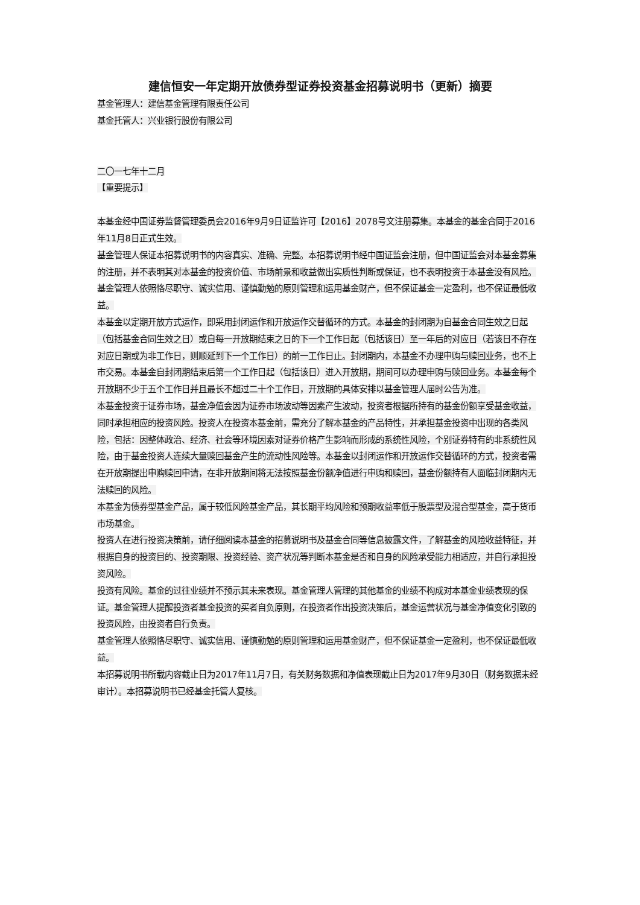建信恒安一年定期开放债券型证券投资基金招募说明书（更新）摘要
基金管理人：建信基金管理有限责任公司
基金托管人：兴业银行股份有限公司
二〇一七年十二月
【重要提示】
本基金经中国证券监督管理委员会2016年9月9日证监许可【2016】2078号文注册募集。本基金的基金合同于2016年11月8日正式生效。
基金管理人保证本招募说明书的内容真实、准确、完整。本招募说明书经中国证监会注册，但中国证监会对本基金募集的注册，并不表明其对本基金的投资价值、市场前景和收益做出实质性判断或保证，也不表明投资于本基金没有风险。
基金管理人依照恪尽职守、诚实信用、谨慎勤勉的原则管理和运用基金财产，但不保证基金一定盈利，也不保证最低收益。
本基金以定期开放方式运作，即采用封闭运作和开放运作交替循环的方式。本基金的封闭期为自基金合同生效之日起（包括基金合同生效之日）或自每一开放期结束之日的下一个工作日起（包括该日）至一年后的对应日（若该日不存在对应日期或为非工作日，则顺延到下一个工作日）的前一工作日止。封闭期内，本基金不办理申购与赎回业务，也不上市交易。本基金自封闭期结束后第一个工作日起（包括该日）进入开放期，期间可以办理申购与赎回业务。本基金每个开放期不少于五个工作日并且最长不超过二十个工作日，开放期的具体安排以基金管理人届时公告为准。
本基金投资于证券市场，基金净值会因为证券市场波动等因素产生波动，投资者根据所持有的基金份额享受基金收益，同时承担相应的投资风险。投资人在投资本基金前，需充分了解本基金的产品特性，并承担基金投资中出现的各类风险，包括：因整体政治、经济、社会等环境因素对证券价格产生影响而形成的系统性风险，个别证券特有的非系统性风险，由于基金投资人连续大量赎回基金产生的流动性风险等。本基金以封闭运作和开放运作交替循环的方式，投资者需在开放期提出申购赎回申请，在非开放期间将无法按照基金份额净值进行申购和赎回，基金份额持有人面临封闭期内无法赎回的风险。
本基金为债券型基金产品，属于较低风险基金产品，其长期平均风险和预期收益率低于股票型及混合型基金，高于货币市场基金。
投资人在进行投资决策前，请仔细阅读本基金的招募说明书及基金合同等信息披露文件，了解基金的风险收益特征，并根据自身的投资目的、投资期限、投资经验、资产状况等判断本基金是否和自身的风险承受能力相适应，并自行承担投资风险。
投资有风险。基金的过往业绩并不预示其未来表现。基金管理人管理的其他基金的业绩不构成对本基金业绩表现的保证。基金管理人提醒投资者基金投资的买者自负原则，在投资者作出投资决策后，基金运营状况与基金净值变化引致的投资风险，由投资者自行负责。
基金管理人依照恪尽职守、诚实信用、谨慎勤勉的原则管理和运用基金财产，但不保证基金一定盈利，也不保证最低收益。
本招募说明书所载内容截止日为2017年11月7日，有关财务数据和净值表现截止日为2017年9月30日（财务数据未经审计）。本招募说明书已经基金托管人复核。